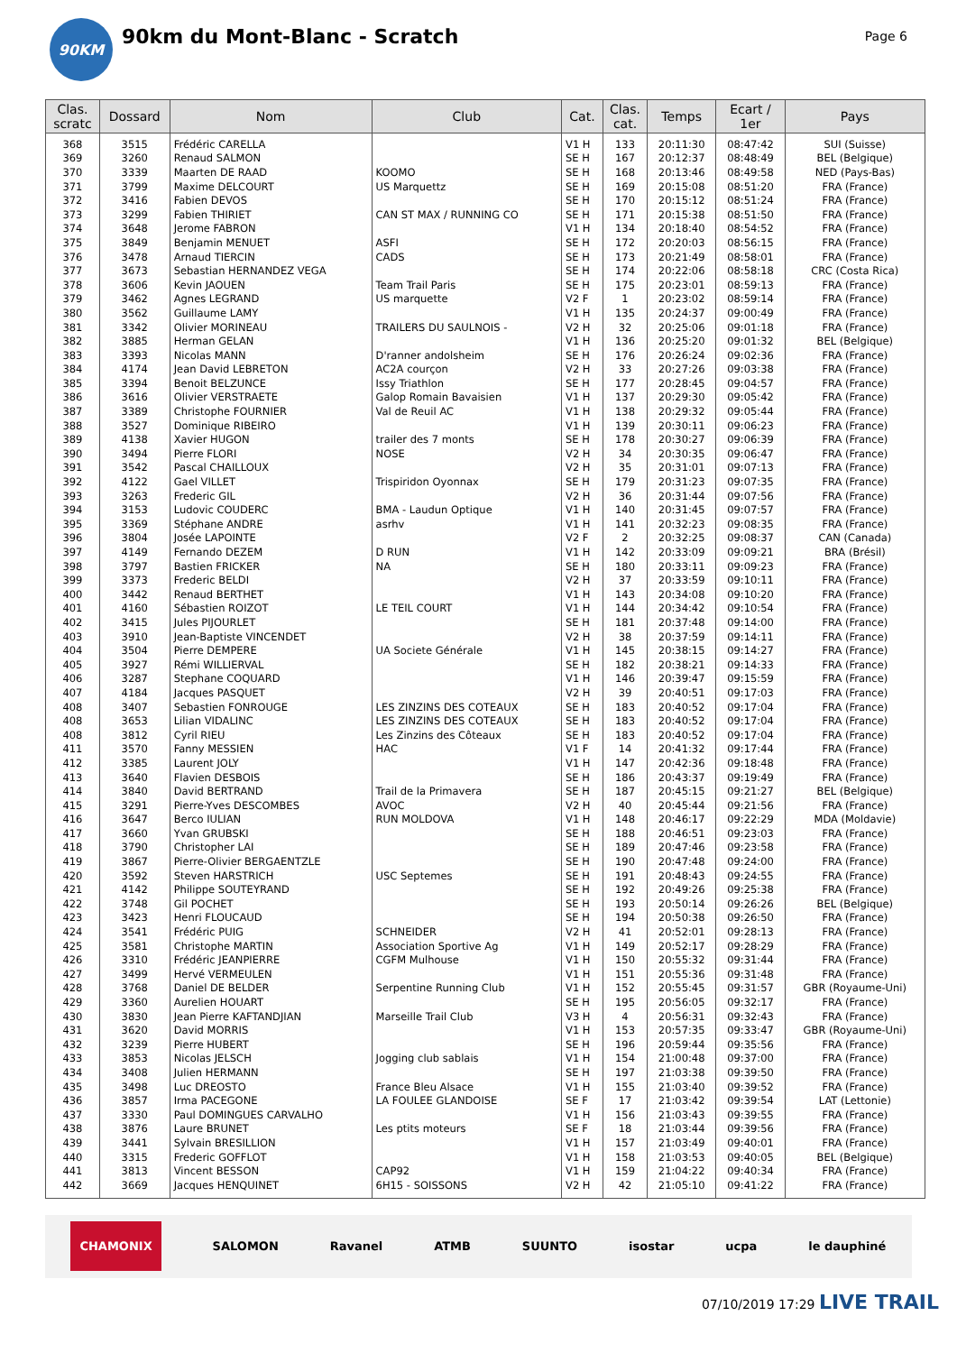90KM
90km du Mont-Blanc - Scratch
Page 6
| Clas. scratc | Dossard | Nom | Club | Cat. | Clas. cat. | Temps | Ecart / 1er | Pays |
| --- | --- | --- | --- | --- | --- | --- | --- | --- |
| 368 | 3515 | Frédéric CARELLA | | V1 H | 133 | 20:11:30 | 08:47:42 | SUI (Suisse) |
| 369 | 3260 | Renaud SALMON | | SE H | 167 | 20:12:37 | 08:48:49 | BEL (Belgique) |
| 370 | 3339 | Maarten DE RAAD | KOOMO | SE H | 168 | 20:13:46 | 08:49:58 | NED (Pays-Bas) |
| 371 | 3799 | Maxime DELCOURT | US Marquettz | SE H | 169 | 20:15:08 | 08:51:20 | FRA (France) |
| 372 | 3416 | Fabien DEVOS | | SE H | 170 | 20:15:12 | 08:51:24 | FRA (France) |
| 373 | 3299 | Fabien THIRIET | CAN ST MAX / RUNNING CO | SE H | 171 | 20:15:38 | 08:51:50 | FRA (France) |
| 374 | 3648 | Jerome FABRON | | V1 H | 134 | 20:18:40 | 08:54:52 | FRA (France) |
| 375 | 3849 | Benjamin MENUET | ASFI | SE H | 172 | 20:20:03 | 08:56:15 | FRA (France) |
| 376 | 3478 | Arnaud TIERCIN | CADS | SE H | 173 | 20:21:49 | 08:58:01 | FRA (France) |
| 377 | 3673 | Sebastian HERNANDEZ VEGA | | SE H | 174 | 20:22:06 | 08:58:18 | CRC (Costa Rica) |
| 378 | 3606 | Kevin JAOUEN | Team Trail Paris | SE H | 175 | 20:23:01 | 08:59:13 | FRA (France) |
| 379 | 3462 | Agnes LEGRAND | US marquette | V2 F | 1 | 20:23:02 | 08:59:14 | FRA (France) |
| 380 | 3562 | Guillaume LAMY | | V1 H | 135 | 20:24:37 | 09:00:49 | FRA (France) |
| 381 | 3342 | Olivier MORINEAU | TRAILERS DU SAULNOIS - | V2 H | 32 | 20:25:06 | 09:01:18 | FRA (France) |
| 382 | 3885 | Herman GELAN | | V1 H | 136 | 20:25:20 | 09:01:32 | BEL (Belgique) |
| 383 | 3393 | Nicolas MANN | D'ranner andolsheim | SE H | 176 | 20:26:24 | 09:02:36 | FRA (France) |
| 384 | 4174 | Jean David LEBRETON | AC2A courçon | V2 H | 33 | 20:27:26 | 09:03:38 | FRA (France) |
| 385 | 3394 | Benoit BELZUNCE | Issy Triathlon | SE H | 177 | 20:28:45 | 09:04:57 | FRA (France) |
| 386 | 3616 | Olivier VERSTRAETE | Galop Romain Bavaisien | V1 H | 137 | 20:29:30 | 09:05:42 | FRA (France) |
| 387 | 3389 | Christophe FOURNIER | Val de Reuil AC | V1 H | 138 | 20:29:32 | 09:05:44 | FRA (France) |
| 388 | 3527 | Dominique RIBEIRO | | V1 H | 139 | 20:30:11 | 09:06:23 | FRA (France) |
| 389 | 4138 | Xavier HUGON | trailer des 7 monts | SE H | 178 | 20:30:27 | 09:06:39 | FRA (France) |
| 390 | 3494 | Pierre FLORI | NOSE | V2 H | 34 | 20:30:35 | 09:06:47 | FRA (France) |
| 391 | 3542 | Pascal CHAILLOUX | | V2 H | 35 | 20:31:01 | 09:07:13 | FRA (France) |
| 392 | 4122 | Gael VILLET | Trispiridon Oyonnax | SE H | 179 | 20:31:23 | 09:07:35 | FRA (France) |
| 393 | 3263 | Frederic GIL | | V2 H | 36 | 20:31:44 | 09:07:56 | FRA (France) |
| 394 | 3153 | Ludovic COUDERC | BMA - Laudun Optique | V1 H | 140 | 20:31:45 | 09:07:57 | FRA (France) |
| 395 | 3369 | Stéphane ANDRE | asrhv | V1 H | 141 | 20:32:23 | 09:08:35 | FRA (France) |
| 396 | 3804 | Josée LAPOINTE | | V2 F | 2 | 20:32:25 | 09:08:37 | CAN (Canada) |
| 397 | 4149 | Fernando DEZEM | D RUN | V1 H | 142 | 20:33:09 | 09:09:21 | BRA (Brésil) |
| 398 | 3797 | Bastien FRICKER | NA | SE H | 180 | 20:33:11 | 09:09:23 | FRA (France) |
| 399 | 3373 | Frederic BELDI | | V2 H | 37 | 20:33:59 | 09:10:11 | FRA (France) |
| 400 | 3442 | Renaud BERTHET | | V1 H | 143 | 20:34:08 | 09:10:20 | FRA (France) |
| 401 | 4160 | Sébastien ROIZOT | LE TEIL COURT | V1 H | 144 | 20:34:42 | 09:10:54 | FRA (France) |
| 402 | 3415 | Jules PIJOURLET | | SE H | 181 | 20:37:48 | 09:14:00 | FRA (France) |
| 403 | 3910 | Jean-Baptiste VINCENDET | | V2 H | 38 | 20:37:59 | 09:14:11 | FRA (France) |
| 404 | 3504 | Pierre DEMPERE | UA Societe Générale | V1 H | 145 | 20:38:15 | 09:14:27 | FRA (France) |
| 405 | 3927 | Rémi WILLIERVAL | | SE H | 182 | 20:38:21 | 09:14:33 | FRA (France) |
| 406 | 3287 | Stephane COQUARD | | V1 H | 146 | 20:39:47 | 09:15:59 | FRA (France) |
| 407 | 4184 | Jacques PASQUET | | V2 H | 39 | 20:40:51 | 09:17:03 | FRA (France) |
| 408 | 3407 | Sebastien FONROUGE | LES ZINZINS DES COTEAUX | SE H | 183 | 20:40:52 | 09:17:04 | FRA (France) |
| 408 | 3653 | Lilian VIDALINC | LES ZINZINS DES COTEAUX | SE H | 183 | 20:40:52 | 09:17:04 | FRA (France) |
| 408 | 3812 | Cyril RIEU | Les Zinzins des Côteaux | SE H | 183 | 20:40:52 | 09:17:04 | FRA (France) |
| 411 | 3570 | Fanny MESSIEN | HAC | V1 F | 14 | 20:41:32 | 09:17:44 | FRA (France) |
| 412 | 3385 | Laurent JOLY | | V1 H | 147 | 20:42:36 | 09:18:48 | FRA (France) |
| 413 | 3640 | Flavien DESBOIS | | SE H | 186 | 20:43:37 | 09:19:49 | FRA (France) |
| 414 | 3840 | David BERTRAND | Trail de la Primavera | SE H | 187 | 20:45:15 | 09:21:27 | BEL (Belgique) |
| 415 | 3291 | Pierre-Yves DESCOMBES | AVOC | V2 H | 40 | 20:45:44 | 09:21:56 | FRA (France) |
| 416 | 3647 | Berco IULIAN | RUN MOLDOVA | V1 H | 148 | 20:46:17 | 09:22:29 | MDA (Moldavie) |
| 417 | 3660 | Yvan GRUBSKI | | SE H | 188 | 20:46:51 | 09:23:03 | FRA (France) |
| 418 | 3790 | Christopher LAI | | SE H | 189 | 20:47:46 | 09:23:58 | FRA (France) |
| 419 | 3867 | Pierre-Olivier BERGAENTZLE | | SE H | 190 | 20:47:48 | 09:24:00 | FRA (France) |
| 420 | 3592 | Steven HARSTRICH | USC Septemes | SE H | 191 | 20:48:43 | 09:24:55 | FRA (France) |
| 421 | 4142 | Philippe SOUTEYRAND | | SE H | 192 | 20:49:26 | 09:25:38 | FRA (France) |
| 422 | 3748 | Gil POCHET | | SE H | 193 | 20:50:14 | 09:26:26 | BEL (Belgique) |
| 423 | 3423 | Henri FLOUCAUD | | SE H | 194 | 20:50:38 | 09:26:50 | FRA (France) |
| 424 | 3541 | Frédéric PUIG | SCHNEIDER | V2 H | 41 | 20:52:01 | 09:28:13 | FRA (France) |
| 425 | 3581 | Christophe MARTIN | Association Sportive Ag | V1 H | 149 | 20:52:17 | 09:28:29 | FRA (France) |
| 426 | 3310 | Frédéric JEANPIERRE | CGFM Mulhouse | V1 H | 150 | 20:55:32 | 09:31:44 | FRA (France) |
| 427 | 3499 | Hervé VERMEULEN | | V1 H | 151 | 20:55:36 | 09:31:48 | FRA (France) |
| 428 | 3768 | Daniel DE BELDER | Serpentine Running Club | V1 H | 152 | 20:55:45 | 09:31:57 | GBR (Royaume-Uni) |
| 429 | 3360 | Aurelien HOUART | | SE H | 195 | 20:56:05 | 09:32:17 | FRA (France) |
| 430 | 3830 | Jean Pierre KAFTANDJIAN | Marseille Trail Club | V3 H | 4 | 20:56:31 | 09:32:43 | FRA (France) |
| 431 | 3620 | David MORRIS | | V1 H | 153 | 20:57:35 | 09:33:47 | GBR (Royaume-Uni) |
| 432 | 3239 | Pierre HUBERT | | SE H | 196 | 20:59:44 | 09:35:56 | FRA (France) |
| 433 | 3853 | Nicolas JELSCH | Jogging club sablais | V1 H | 154 | 21:00:48 | 09:37:00 | FRA (France) |
| 434 | 3408 | Julien HERMANN | | SE H | 197 | 21:03:38 | 09:39:50 | FRA (France) |
| 435 | 3498 | Luc DREOSTO | France Bleu Alsace | V1 H | 155 | 21:03:40 | 09:39:52 | FRA (France) |
| 436 | 3857 | Irma PACEGONE | LA FOULEE GLANDOISE | SE F | 17 | 21:03:42 | 09:39:54 | LAT (Lettonie) |
| 437 | 3330 | Paul DOMINGUES CARVALHO | | V1 H | 156 | 21:03:43 | 09:39:55 | FRA (France) |
| 438 | 3876 | Laure BRUNET | Les ptits moteurs | SE F | 18 | 21:03:44 | 09:39:56 | FRA (France) |
| 439 | 3441 | Sylvain BRESILLION | | V1 H | 157 | 21:03:49 | 09:40:01 | FRA (France) |
| 440 | 3315 | Frederic GOFFLOT | | V1 H | 158 | 21:03:53 | 09:40:05 | BEL (Belgique) |
| 441 | 3813 | Vincent BESSON | CAP92 | V1 H | 159 | 21:04:22 | 09:40:34 | FRA (France) |
| 442 | 3669 | Jacques HENQUINET | 6H15 - SOISSONS | V2 H | 42 | 21:05:10 | 09:41:22 | FRA (France) |
CHAMONIX SALOMON Ravanel ATMB SUUNTO isostar ucpa le dauphiné
07/10/2019 17:29 LIVE TRAIL